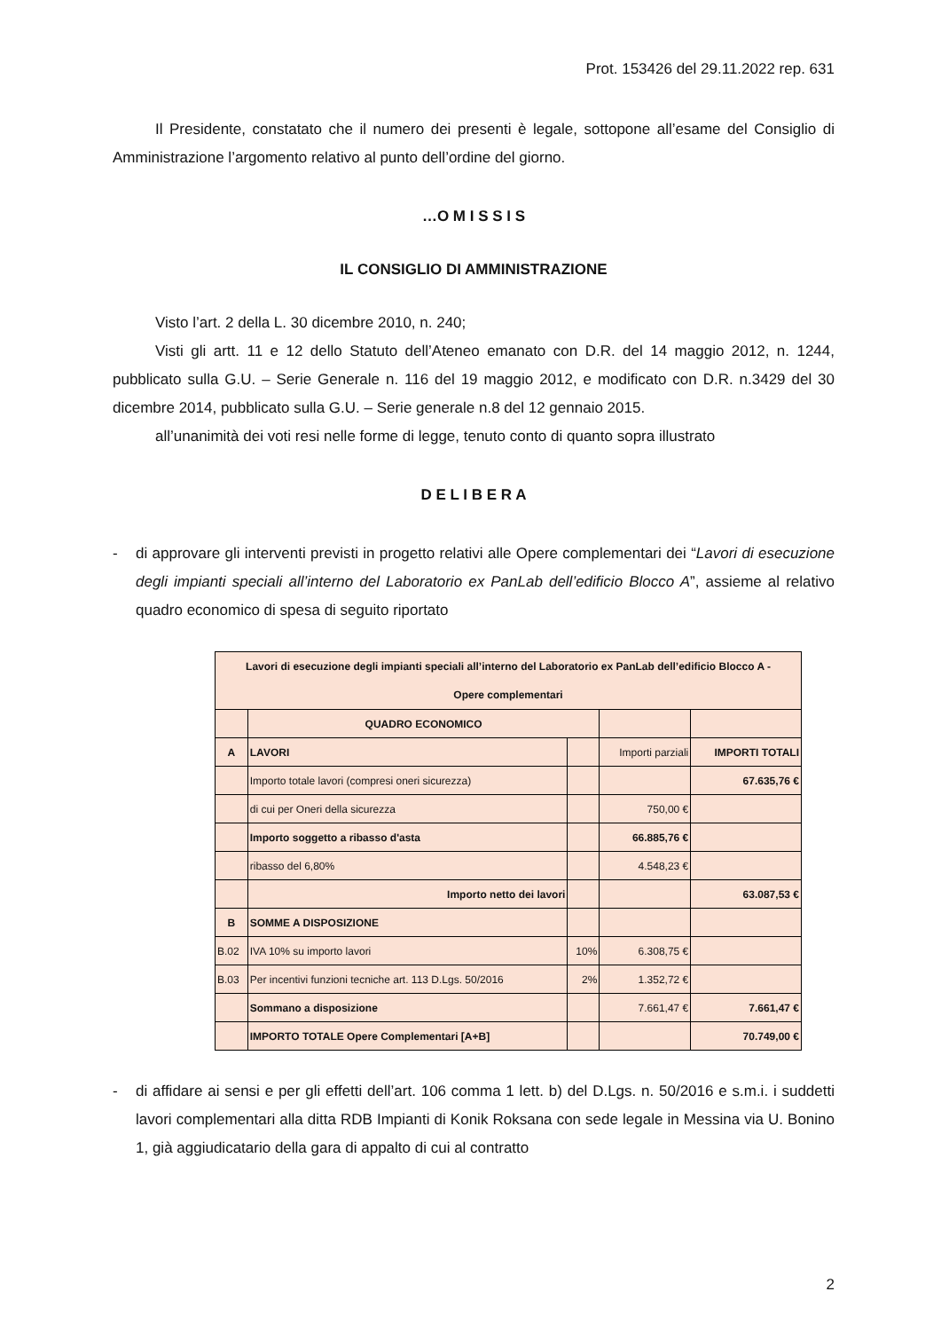Prot. 153426 del 29.11.2022 rep. 631
Il Presidente, constatato che il numero dei presenti è legale, sottopone all’esame del Consiglio di Amministrazione l’argomento relativo al punto dell’ordine del giorno.
…O M I S S I S
IL CONSIGLIO DI AMMINISTRAZIONE
Visto l’art. 2 della L. 30 dicembre 2010, n. 240;
Visti gli artt. 11 e 12 dello Statuto dell’Ateneo emanato con D.R. del 14 maggio 2012, n. 1244, pubblicato sulla G.U. – Serie Generale n. 116 del 19 maggio 2012, e modificato con D.R. n.3429 del 30 dicembre 2014, pubblicato sulla G.U. – Serie generale n.8 del 12 gennaio 2015.
all’unanimità dei voti resi nelle forme di legge, tenuto conto di quanto sopra illustrato
D E L I B E R A
- di approvare gli interventi previsti in progetto relativi alle Opere complementari dei “Lavori di esecuzione degli impianti speciali all’interno del Laboratorio ex PanLab dell’edificio Blocco A”, assieme al relativo quadro economico di spesa di seguito riportato
| Lavori di esecuzione degli impianti speciali all’interno del Laboratorio ex PanLab dell’edificio Blocco A - Opere complementari | | | | |
| | QUADRO ECONOMICO | | | |
| A | LAVORI | | Importi parziali | IMPORTI TOTALI |
| | Importo totale lavori (compresi oneri sicurezza) | | | 67.635,76 € |
| | di cui per Oneri della sicurezza | | 750,00 € | |
| | Importo soggetto a ribasso d'asta | | 66.885,76 € | |
| | ribasso del 6,80% | | 4.548,23 € | |
| | Importo netto dei lavori | | | 63.087,53 € |
| B | SOMME A DISPOSIZIONE | | | |
| B.02 | IVA 10% su importo lavori | 10% | 6.308,75 € | |
| B.03 | Per incentivi funzioni tecniche art. 113 D.Lgs. 50/2016 | 2% | 1.352,72 € | |
| | Sommano a disposizione | | 7.661,47 € | 7.661,47 € |
| | IMPORTO TOTALE Opere Complementari [A+B] | | | 70.749,00 € |
- di affidare ai sensi e per gli effetti dell’art. 106 comma 1 lett. b) del D.Lgs. n. 50/2016 e s.m.i. i suddetti lavori complementari alla ditta RDB Impianti di Konik Roksana con sede legale in Messina via U. Bonino 1, già aggiudicatario della gara di appalto di cui al contratto
2